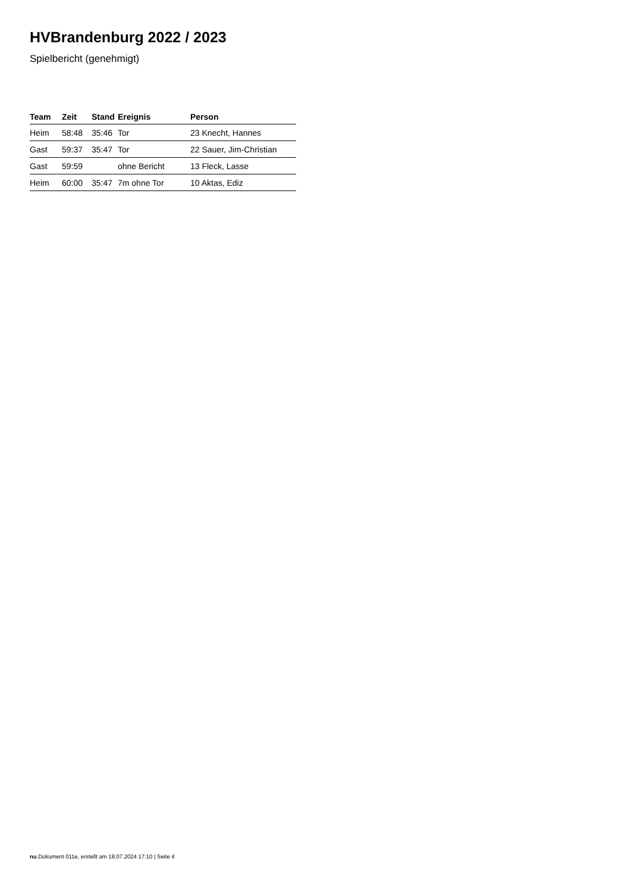HVBrandenburg 2022 / 2023
Spielbericht (genehmigt)
| Team | Zeit | Stand | Ereignis | Person |
| --- | --- | --- | --- | --- |
| Heim | 58:48 | 35:46 | Tor | 23 Knecht, Hannes |
| Gast | 59:37 | 35:47 | Tor | 22 Sauer, Jim-Christian |
| Gast | 59:59 | | ohne Bericht | 13 Fleck, Lasse |
| Heim | 60:00 | 35:47 | 7m ohne Tor | 10 Aktas, Ediz |
nu.Dokument 011e, erstellt am 18.07.2024 17:10 | Seite 4